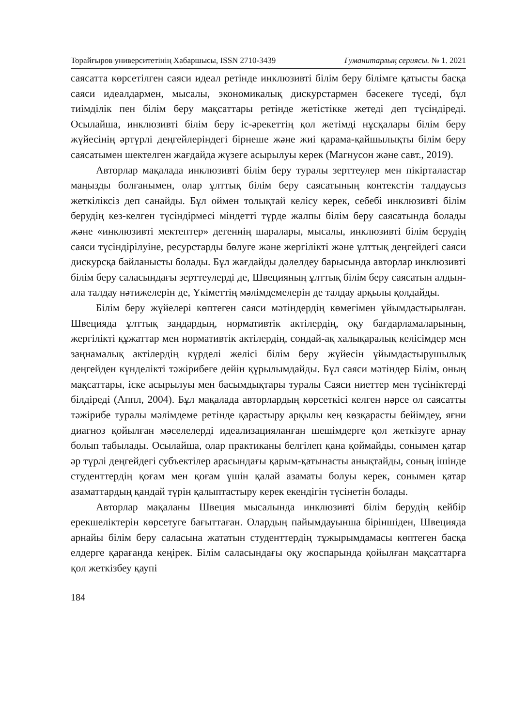Торайғыров университетінің Хабаршысы, ISSN 2710-3439 Гуманитарлық сериясы. № 1. 2021
саясатта көрсетілген саяси идеал ретінде инклюзивті білім беру білімге қатысты басқа саяси идеалдармен, мысалы, экономикалық дискурстармен бәсекеге түседі, бұл тиімділік пен білім беру мақсаттары ретінде жетістікке жетеді деп түсіндіреді. Осылайша, инклюзивті білім беру іс-әрекеттің қол жетімді нұсқалары білім беру жүйесінің әртүрлі деңгейлеріндегі бірнеше және жиі қарама-қайшылықты білім беру саясатымен шектелген жағдайда жүзеге асырылуы керек (Магнусон және савт., 2019).
Авторлар мақалада инклюзивті білім беру туралы зерттеулер мен пікірталастар маңызды болғанымен, олар ұлттық білім беру саясатының контекстін талдаусыз жеткіліксіз деп санайды. Бұл оймен толықтай келісу керек, себебі инклюзивті білім берудің кез-келген түсіндірмесі міндетті түрде жалпы білім беру саясатында болады және «инклюзивті мектептер» деген­нің шаралары, мысалы, инклюзивті білім берудің саяси түсіндірілуіне, ресурстарды бөлуге және жергілікті және ұлттық деңгейдегі саяси дискурсқа байланысты болады. Бұл жағдайды дәлелдеу барысында авторлар инклюзивті білім беру саласындағы зерттеулерді де, Швецияның ұлттық білім беру саясатын алдын-ала талдау нәтижелерін де, Үкіметтің мәлімдемелерін де талдау арқылы қолдайды.
Білім беру жүйелері көптеген саяси мәтіндердің көмегімен ұйымдастырылған. Швецияда ұлттық заңдардың, нормативтік актілердің, оқу бағдарламаларының, жергілікті құжаттар мен нормативтік актілердің, сондай-ақ халықаралық келісімдер мен заңнамалық актілердің күрделі желісі білім беру жүйесін ұйымдастырушылық деңгейден күнделікті тәжірибеге дейін құрылымдайды. Бұл саяси мәтіндер Білім, оның мақсаттары, іске асырылуы мен басымдықтары туралы Саяси ниеттер мен түсініктерді білдіреді (Аппл, 2004). Бұл мақалада авторлардың көрсеткісі келген нәрсе ол саясатты тәжірибе туралы мәлімдеме ретінде қарастыру арқылы кең көзқарасты бейімдеу, яғни диагноз қойылған мәселелерді идеализацияланған шешімдерге қол жеткізуге арнау болып табылады. Осылайша, олар практиканы белгілеп қана қоймайды, сонымен қатар әр түрлі деңгейдегі субъектілер арасындағы қарым-қатынасты анықтайды, соның ішінде студенттердің қоғам мен қоғам үшін қалай азаматы болуы керек, сонымен қатар азаматтардың қандай түрін қалыптастыру керек екендігін түсінетін болады.
Авторлар мақаланы Швеция мысалында инклюзивті білім берудің кейбір ерекшеліктерін көрсетуге бағыттаған. Олардың пайымдауынша біріншіден, Швецияда арнайы білім беру саласына жататын студенттердің тұжырымдамасы көптеген басқа елдерге қарағанда кеңірек. Білім саласындағы оқу жоспарында қойылған мақсаттарға қол жеткізбеу қаупі
184